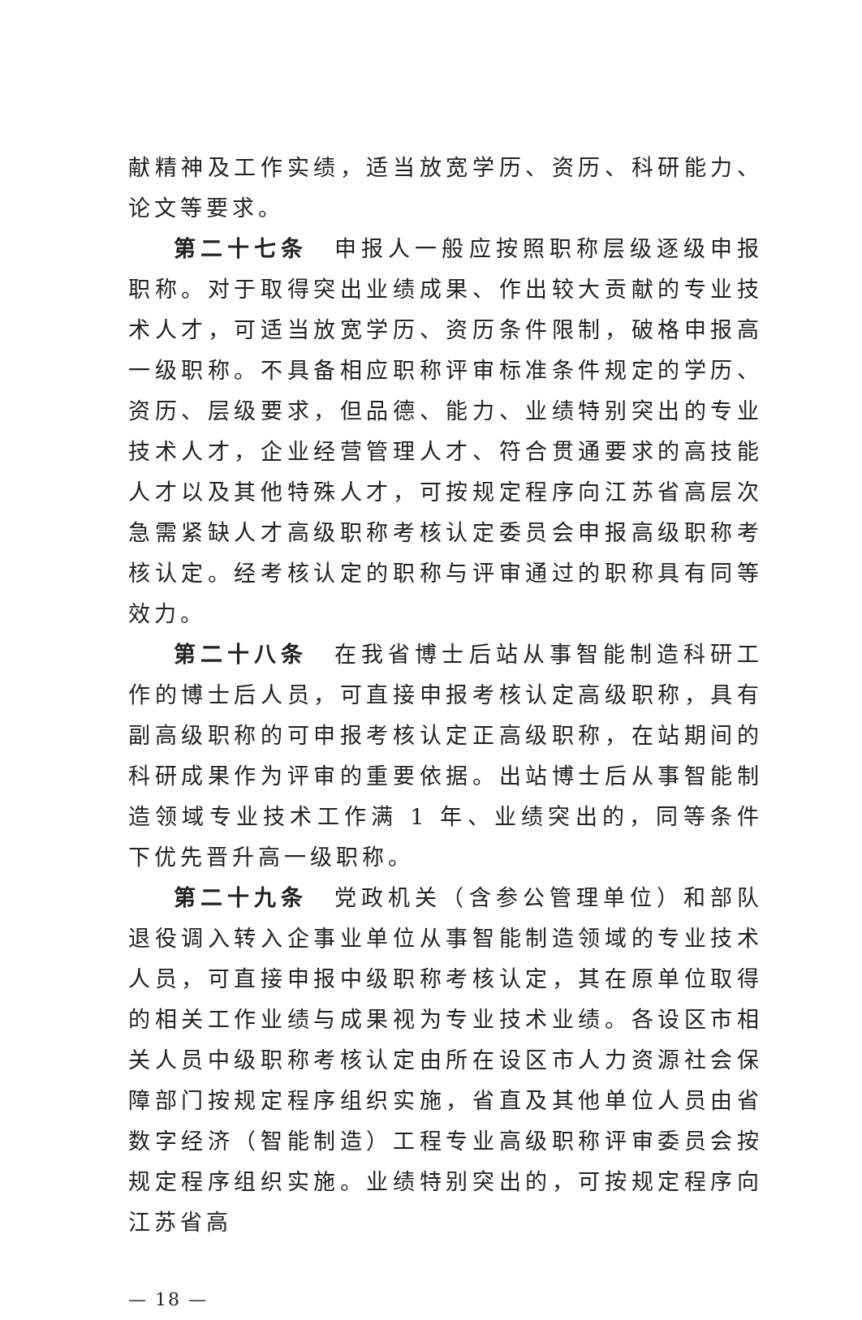献精神及工作实绩，适当放宽学历、资历、科研能力、论文等要求。
第二十七条　申报人一般应按照职称层级逐级申报职称。对于取得突出业绩成果、作出较大贡献的专业技术人才，可适当放宽学历、资历条件限制，破格申报高一级职称。不具备相应职称评审标准条件规定的学历、资历、层级要求，但品德、能力、业绩特别突出的专业技术人才，企业经营管理人才、符合贯通要求的高技能人才以及其他特殊人才，可按规定程序向江苏省高层次急需紧缺人才高级职称考核认定委员会申报高级职称考核认定。经考核认定的职称与评审通过的职称具有同等效力。
第二十八条　在我省博士后站从事智能制造科研工作的博士后人员，可直接申报考核认定高级职称，具有副高级职称的可申报考核认定正高级职称，在站期间的科研成果作为评审的重要依据。出站博士后从事智能制造领域专业技术工作满 1 年、业绩突出的，同等条件下优先晋升高一级职称。
第二十九条　党政机关（含参公管理单位）和部队退役调入转入企事业单位从事智能制造领域的专业技术人员，可直接申报中级职称考核认定，其在原单位取得的相关工作业绩与成果视为专业技术业绩。各设区市相关人员中级职称考核认定由所在设区市人力资源社会保障部门按规定程序组织实施，省直及其他单位人员由省数字经济（智能制造）工程专业高级职称评审委员会按规定程序组织实施。业绩特别突出的，可按规定程序向江苏省高
— 18 —